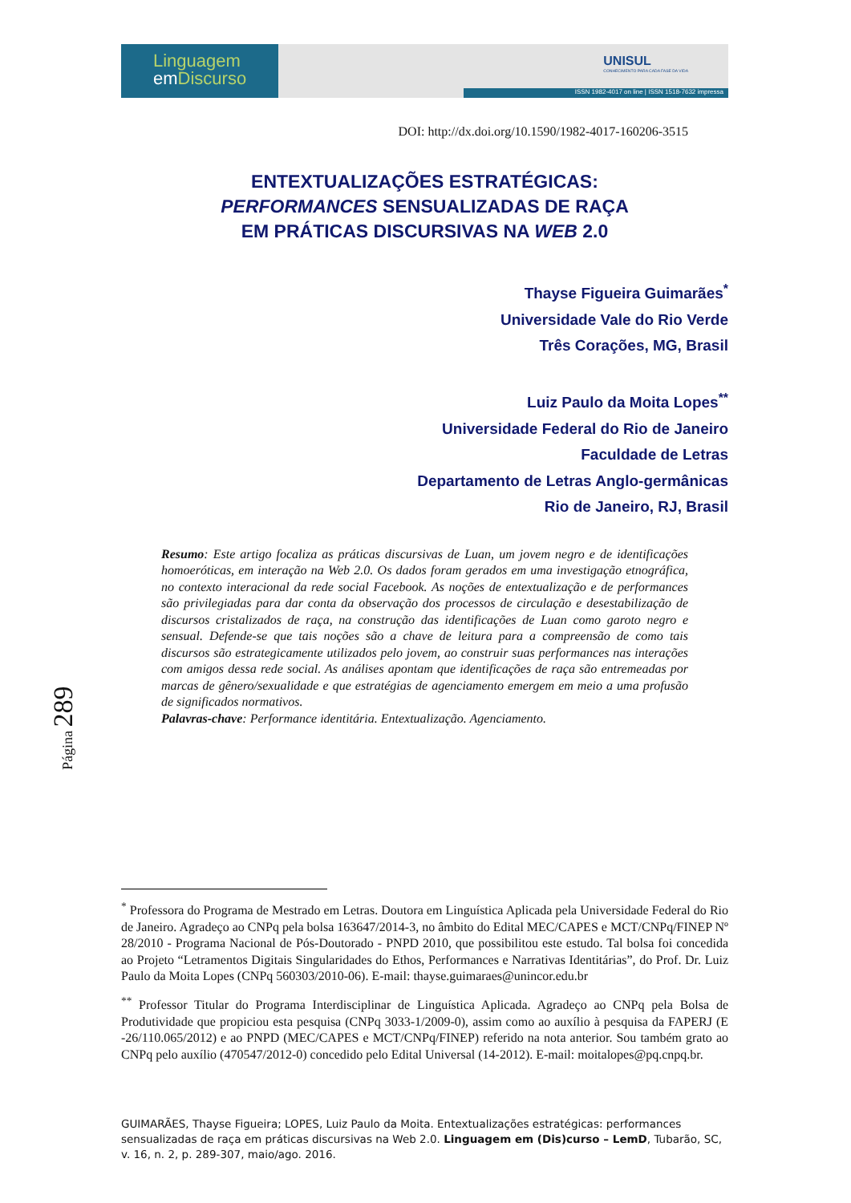Linguagem
em Discurso
UNISUL
CONHECIMENTO PARA CADA FASE DA VIDA
ISSN 1982-4017 on line | ISSN 1518-7632 impressa
DOI: http://dx.doi.org/10.1590/1982-4017-160206-3515
ENTEXTUALIZAÇÕES ESTRATÉGICAS:
PERFORMANCES SENSUALIZADAS DE RAÇA
EM PRÁTICAS DISCURSIVAS NA WEB 2.0
Thayse Figueira Guimarães<sup>*</sup>
Universidade Vale do Rio Verde
Três Corações, MG, Brasil
Luiz Paulo da Moita Lopes<sup>**</sup>
Universidade Federal do Rio de Janeiro
Faculdade de Letras
Departamento de Letras Anglo-germânicas
Rio de Janeiro, RJ, Brasil
Resumo: Este artigo focaliza as práticas discursivas de Luan, um jovem negro e de identificações homoeróticas, em interação na Web 2.0. Os dados foram gerados em uma investigação etnográfica, no contexto interacional da rede social Facebook. As noções de entextualização e de performances são privilegiadas para dar conta da observação dos processos de circulação e desestabilização de discursos cristalizados de raça, na construção das identificações de Luan como garoto negro e sensual. Defende-se que tais noções são a chave de leitura para a compreensão de como tais discursos são estrategicamente utilizados pelo jovem, ao construir suas performances nas interações com amigos dessa rede social. As análises apontam que identificações de raça são entremeadas por marcas de gênero/sexualidade e que estratégias de agenciamento emergem em meio a uma profusão de significados normativos.
Palavras-chave: Performance identitária. Entextualização. Agenciamento.
Página 289
<sup>*</sup> Professora do Programa de Mestrado em Letras. Doutora em Linguística Aplicada pela Universidade Federal do Rio de Janeiro. Agradeço ao CNPq pela bolsa 163647/2014-3, no âmbito do Edital MEC/CAPES e MCT/CNPq/FINEP Nº 28/2010 - Programa Nacional de Pós-Doutorado - PNPD 2010, que possibilitou este estudo. Tal bolsa foi concedida ao Projeto “Letramentos Digitais Singularidades do Ethos, Performances e Narrativas Identitárias”, do Prof. Dr. Luiz Paulo da Moita Lopes (CNPq 560303/2010-06). E-mail: thayse.guimaraes@unincor.edu.br
<sup>**</sup> Professor Titular do Programa Interdisciplinar de Linguística Aplicada. Agradeço ao CNPq pela Bolsa de Produtividade que propiciou esta pesquisa (CNPq 3033-1/2009-0), assim como ao auxílio à pesquisa da FAPERJ (E -26/110.065/2012) e ao PNPD (MEC/CAPES e MCT/CNPq/FINEP) referido na nota anterior. Sou também grato ao CNPq pelo auxílio (470547/2012-0) concedido pelo Edital Universal (14-2012). E-mail: moitalopes@pq.cnpq.br.
GUIMARÃES, Thayse Figueira; LOPES, Luiz Paulo da Moita. Entextualizações estratégicas: performances sensualizadas de raça em práticas discursivas na Web 2.0. Linguagem em (Dis)curso – LemD, Tubarão, SC, v. 16, n. 2, p. 289-307, maio/ago. 2016.